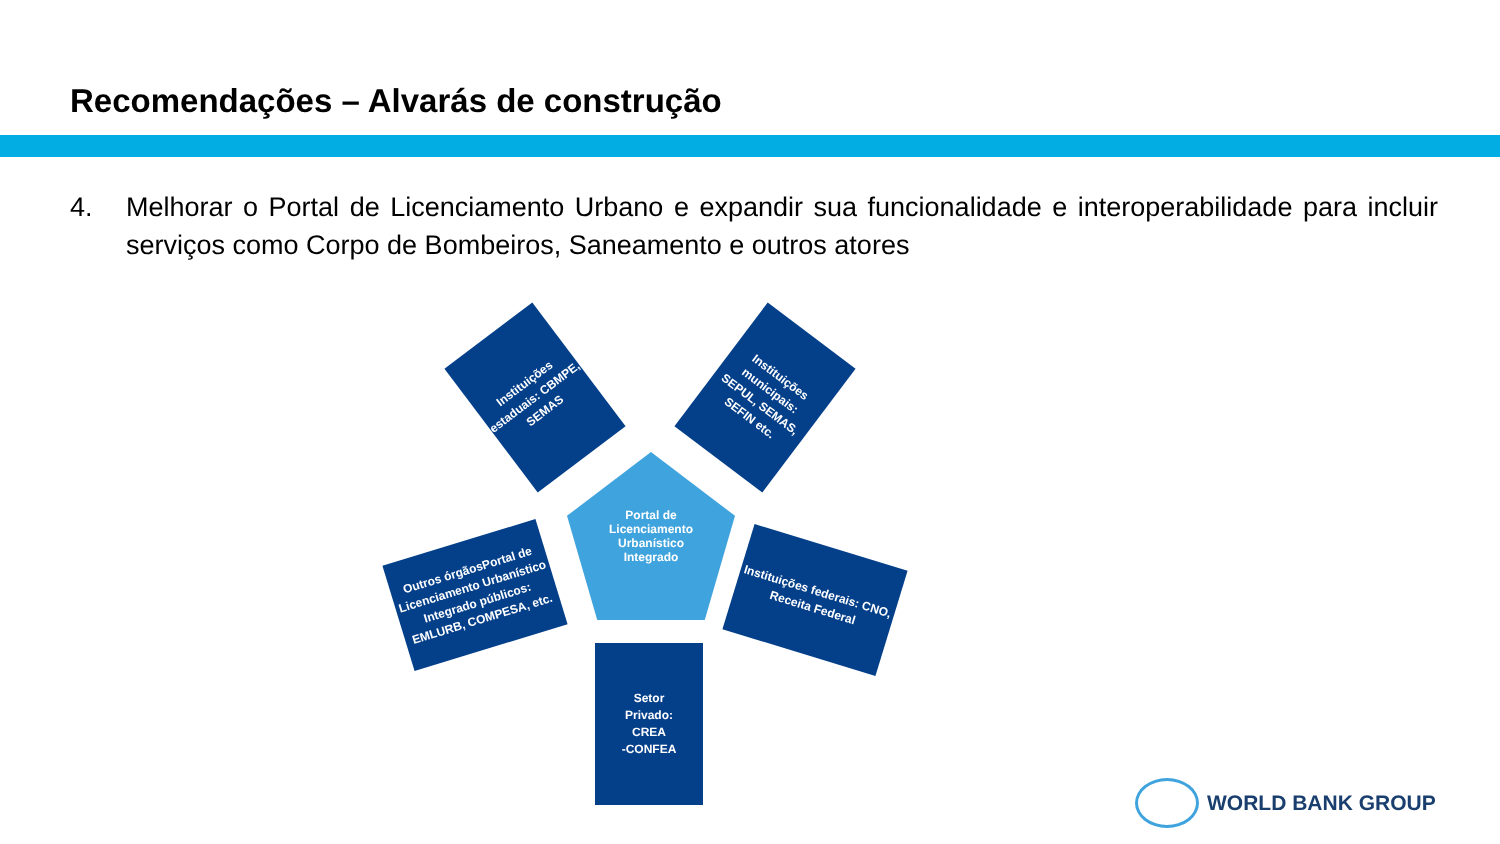Recomendações – Alvarás de construção
4. Melhorar o Portal de Licenciamento Urbano e expandir sua funcionalidade e interoperabilidade para incluir serviços como Corpo de Bombeiros, Saneamento e outros atores
Instituições estaduais: CBMPE, SEMAS
Instituições municipais: SEPUL, SEMAS, SEFIN etc.
Portal de
Licenciamento
Urbanístico
Integrado
Outros órgãosPortal de Licenciamento Urbanístico Integrado públicos: EMLURB, COMPESA, etc.
Instituições federais: CNO, Receita Federal
Setor
Privado:
CREA
-CONFEA
WORLD BANK GROUP